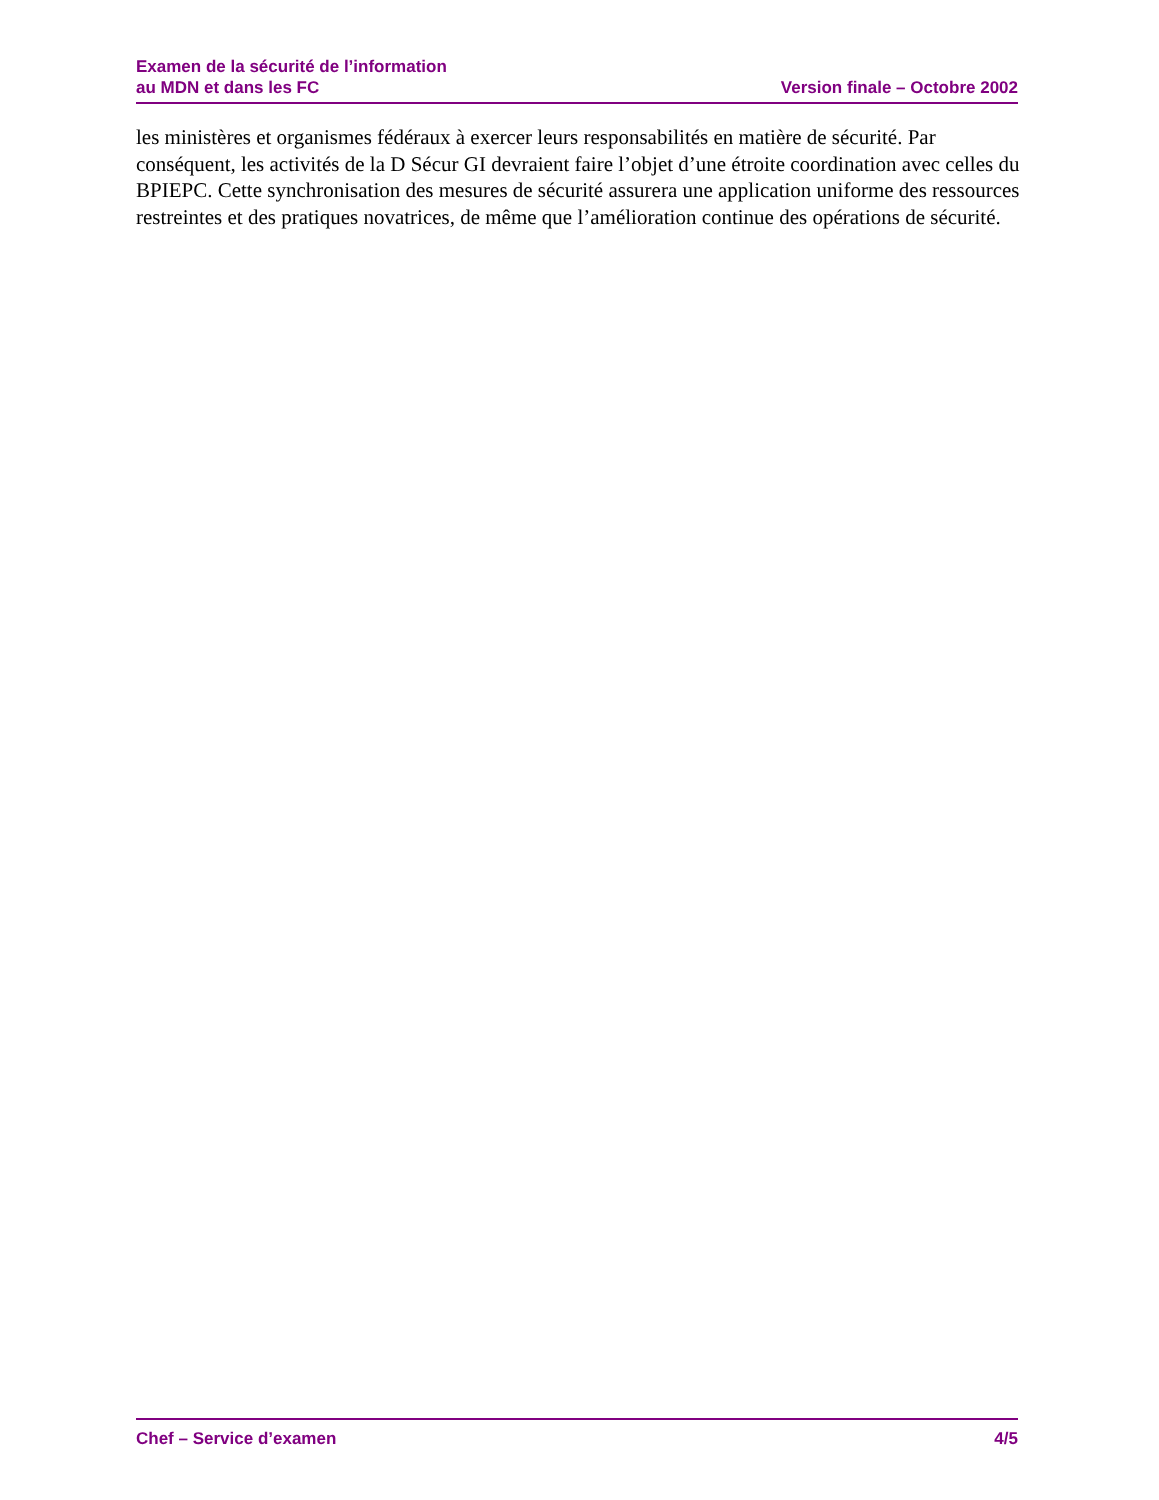Examen de la sécurité de l’information
au MDN et dans les FC
Version finale – Octobre 2002
les ministères et organismes fédéraux à exercer leurs responsabilités en matière de sécurité. Par conséquent, les activités de la D Sécur GI devraient faire l’objet d’une étroite coordination avec celles du BPIEPC. Cette synchronisation des mesures de sécurité assurera une application uniforme des ressources restreintes et des pratiques novatrices, de même que l’amélioration continue des opérations de sécurité.
Chef – Service d’examen 4/5